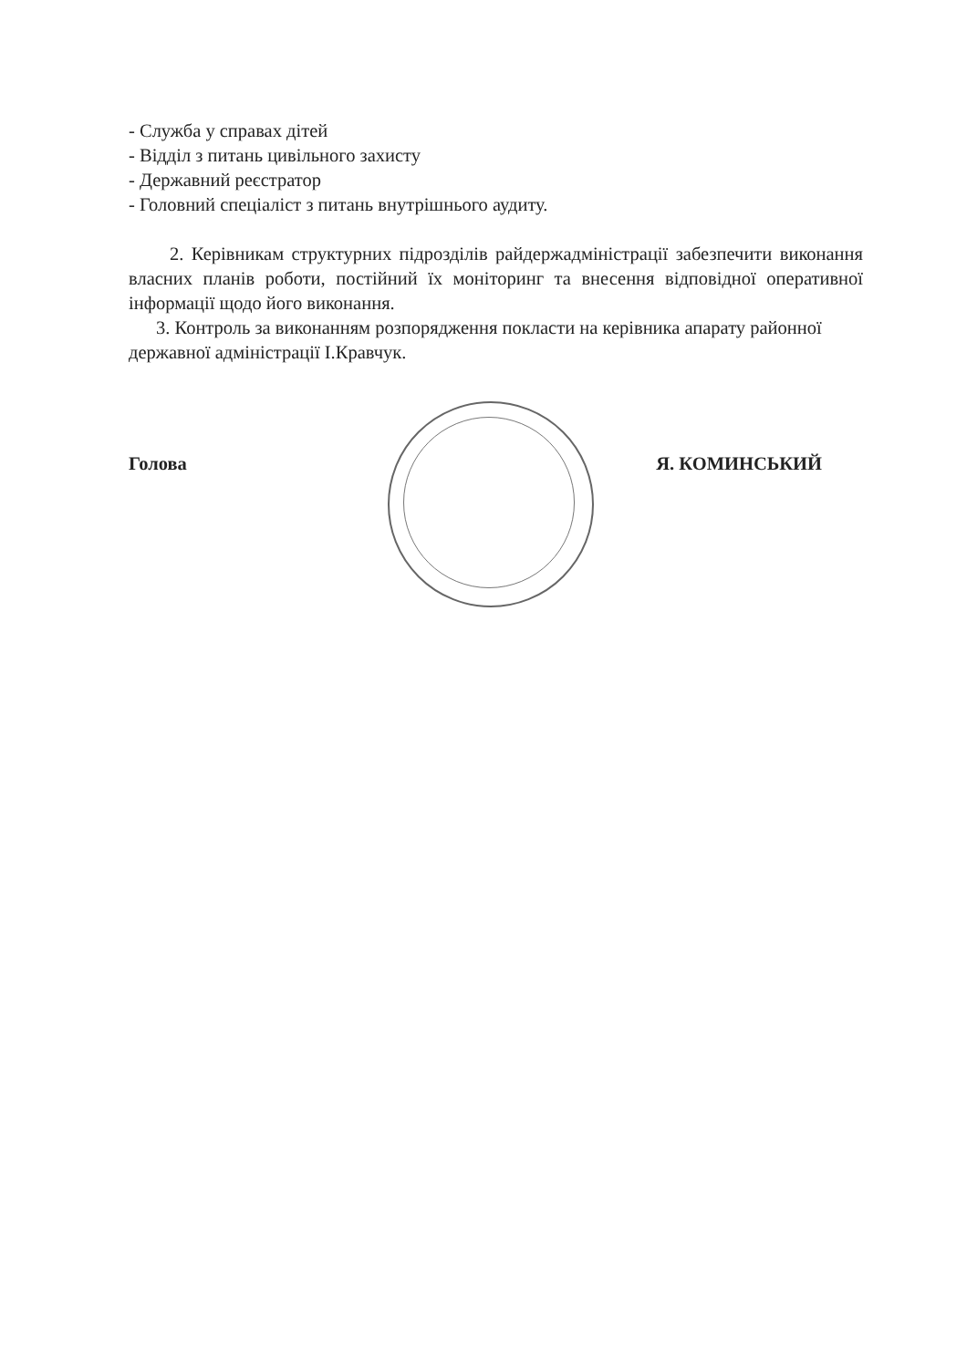- Служба у справах дітей
- Відділ з питань цивільного захисту
- Державний реєстратор
- Головний спеціаліст з питань внутрішнього аудиту.
2. Керівникам структурних підрозділів райдержадміністрації забезпечити виконання власних планів роботи, постійний їх моніторинг та внесення відповідної оперативної інформації щодо його виконання.
3. Контроль за виконанням розпорядження покласти на керівника апарату районної державної адміністрації І.Кравчук.
Голова Я. КОМИНСЬКИЙ